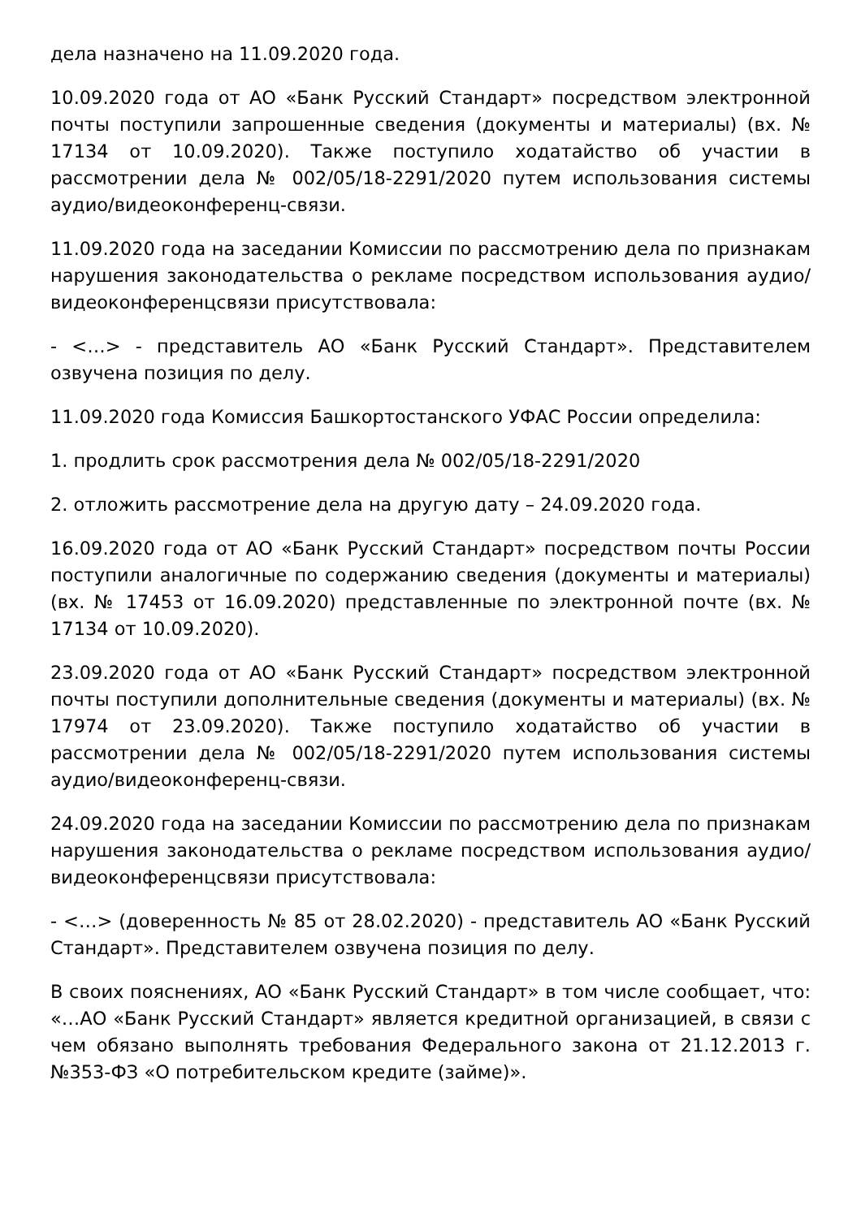дела назначено на 11.09.2020 года.
10.09.2020 года от АО «Банк Русский Стандарт» посредством электронной почты поступили запрошенные сведения (документы и материалы) (вх. № 17134 от 10.09.2020). Также поступило ходатайство об участии в рассмотрении дела № 002/05/18-2291/2020 путем использования системы аудио/видеоконференц-связи.
11.09.2020 года на заседании Комиссии по рассмотрению дела по признакам нарушения законодательства о рекламе посредством использования аудио/видеоконференцсвязи присутствовала:
- <…> - представитель АО «Банк Русский Стандарт». Представителем озвучена позиция по делу.
11.09.2020 года Комиссия Башкортостанского УФАС России определила:
1. продлить срок рассмотрения дела № 002/05/18-2291/2020
2. отложить рассмотрение дела на другую дату – 24.09.2020 года.
16.09.2020 года от АО «Банк Русский Стандарт» посредством почты России поступили аналогичные по содержанию сведения (документы и материалы) (вх. № 17453 от 16.09.2020) представленные по электронной почте (вх. № 17134 от 10.09.2020).
23.09.2020 года от АО «Банк Русский Стандарт» посредством электронной почты поступили дополнительные сведения (документы и материалы) (вх. № 17974 от 23.09.2020). Также поступило ходатайство об участии в рассмотрении дела № 002/05/18-2291/2020 путем использования системы аудио/видеоконференц-связи.
24.09.2020 года на заседании Комиссии по рассмотрению дела по признакам нарушения законодательства о рекламе посредством использования аудио/видеоконференцсвязи присутствовала:
- <…> (доверенность № 85 от 28.02.2020) - представитель АО «Банк Русский Стандарт». Представителем озвучена позиция по делу.
В своих пояснениях, АО «Банк Русский Стандарт» в том числе сообщает, что: «…АО «Банк Русский Стандарт» является кредитной организацией, в связи с чем обязано выполнять требования Федерального закона от 21.12.2013 г. №353-ФЗ «О потребительском кредите (займе)».